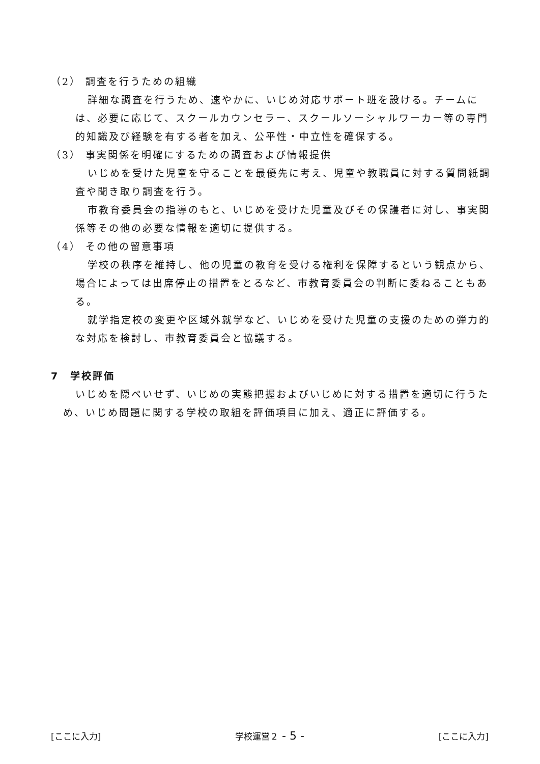（2） 調査を行うための組織
詳細な調査を行うため、速やかに、いじめ対応サポート班を設ける。チームには、必要に応じて、スクールカウンセラー、スクールソーシャルワーカー等の専門的知識及び経験を有する者を加え、公平性・中立性を確保する。
（3） 事実関係を明確にするための調査および情報提供
いじめを受けた児童を守ることを最優先に考え、児童や教職員に対する質問紙調査や聞き取り調査を行う。
市教育委員会の指導のもと、いじめを受けた児童及びその保護者に対し、事実関係等その他の必要な情報を適切に提供する。
（4） その他の留意事項
学校の秩序を維持し、他の児童の教育を受ける権利を保障するという観点から、場合によっては出席停止の措置をとるなど、市教育委員会の判断に委ねることもある。
就学指定校の変更や区域外就学など、いじめを受けた児童の支援のための弾力的な対応を検討し、市教育委員会と協議する。
7　学校評価
いじめを隠ぺいせず、いじめの実態把握およびいじめに対する措置を適切に行うため、いじめ問題に関する学校の取組を評価項目に加え、適正に評価する。
[ここに入力] 学校運営２ - 5 - [ここに入力]